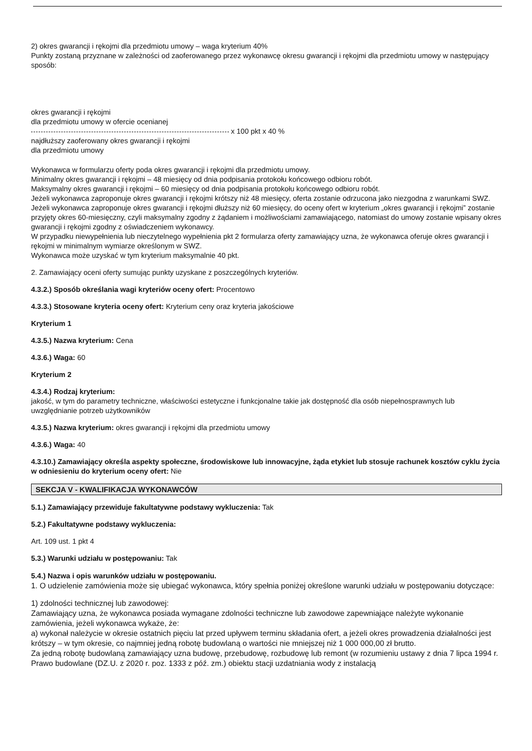2) okres gwarancji i rękojmi dla przedmiotu umowy – waga kryterium 40%
Punkty zostaną przyznane w zależności od zaoferowanego przez wykonawcę okresu gwarancji i rękojmi dla przedmiotu umowy w następujący sposób:
okres gwarancji i rękojmi
dla przedmiotu umowy w ofercie ocenianej
x 100 pkt x 40 %
najdłuższy zaoferowany okres gwarancji i rękojmi
dla przedmiotu umowy
Wykonawca w formularzu oferty poda okres gwarancji i rękojmi dla przedmiotu umowy.
Minimalny okres gwarancji i rękojmi – 48 miesięcy od dnia podpisania protokołu końcowego odbioru robót.
Maksymalny okres gwarancji i rękojmi – 60 miesięcy od dnia podpisania protokołu końcowego odbioru robót.
Jeżeli wykonawca zaproponuje okres gwarancji i rękojmi krótszy niż 48 miesięcy, oferta zostanie odrzucona jako niezgodna z warunkami SWZ.
Jeżeli wykonawca zaproponuje okres gwarancji i rękojmi dłuższy niż 60 miesięcy, do oceny ofert w kryterium „okres gwarancji i rękojmi” zostanie przyjęty okres 60-miesięczny, czyli maksymalny zgodny z żądaniem i możliwościami zamawiającego, natomiast do umowy zostanie wpisany okres gwarancji i rękojmi zgodny z oświadczeniem wykonawcy.
W przypadku niewypełnienia lub nieczytelnego wypełnienia pkt 2 formularza oferty zamawiający uzna, że wykonawca oferuje okres gwarancji i rękojmi w minimalnym wymiarze określonym w SWZ.
Wykonawca może uzyskać w tym kryterium maksymalnie 40 pkt.
2. Zamawiający oceni oferty sumując punkty uzyskane z poszczególnych kryteriów.
4.3.2.) Sposób określania wagi kryteriów oceny ofert: Procentowo
4.3.3.) Stosowane kryteria oceny ofert: Kryterium ceny oraz kryteria jakościowe
Kryterium 1
4.3.5.) Nazwa kryterium: Cena
4.3.6.) Waga: 60
Kryterium 2
4.3.4.) Rodzaj kryterium:
jakość, w tym do parametry techniczne, właściwości estetyczne i funkcjonalne takie jak dostępność dla osób niepełnosprawnych lub uwzględnianie potrzeb użytkowników
4.3.5.) Nazwa kryterium: okres gwarancji i rękojmi dla przedmiotu umowy
4.3.6.) Waga: 40
4.3.10.) Zamawiający określa aspekty społeczne, środowiskowe lub innowacyjne, żąda etykiet lub stosuje rachunek kosztów cyklu życia w odniesieniu do kryterium oceny ofert: Nie
SEKCJA V - KWALIFIKACJA WYKONAWCÓW
5.1.) Zamawiający przewiduje fakultatywne podstawy wykluczenia: Tak
5.2.) Fakultatywne podstawy wykluczenia:
Art. 109 ust. 1 pkt 4
5.3.) Warunki udziału w postępowaniu: Tak
5.4.) Nazwa i opis warunków udziału w postępowaniu.
1. O udzielenie zamówienia może się ubiegać wykonawca, który spełnia poniżej określone warunki udziału w postępowaniu dotyczące:
1) zdolności technicznej lub zawodowej:
Zamawiający uzna, że wykonawca posiada wymagane zdolności techniczne lub zawodowe zapewniające należyte wykonanie zamówienia, jeżeli wykonawca wykaże, że:
a) wykonał należycie w okresie ostatnich pięciu lat przed upływem terminu składania ofert, a jeżeli okres prowadzenia działalności jest krótszy – w tym okresie, co najmniej jedną robotę budowlaną o wartości nie mniejszej niż 1 000 000,00 zł brutto.
Za jedną robotę budowlaną zamawiający uzna budowę, przebudowę, rozbudowę lub remont (w rozumieniu ustawy z dnia 7 lipca 1994 r. Prawo budowlane (DZ.U. z 2020 r. poz. 1333 z póź. zm.) obiektu stacji uzdatniania wody z instalacją